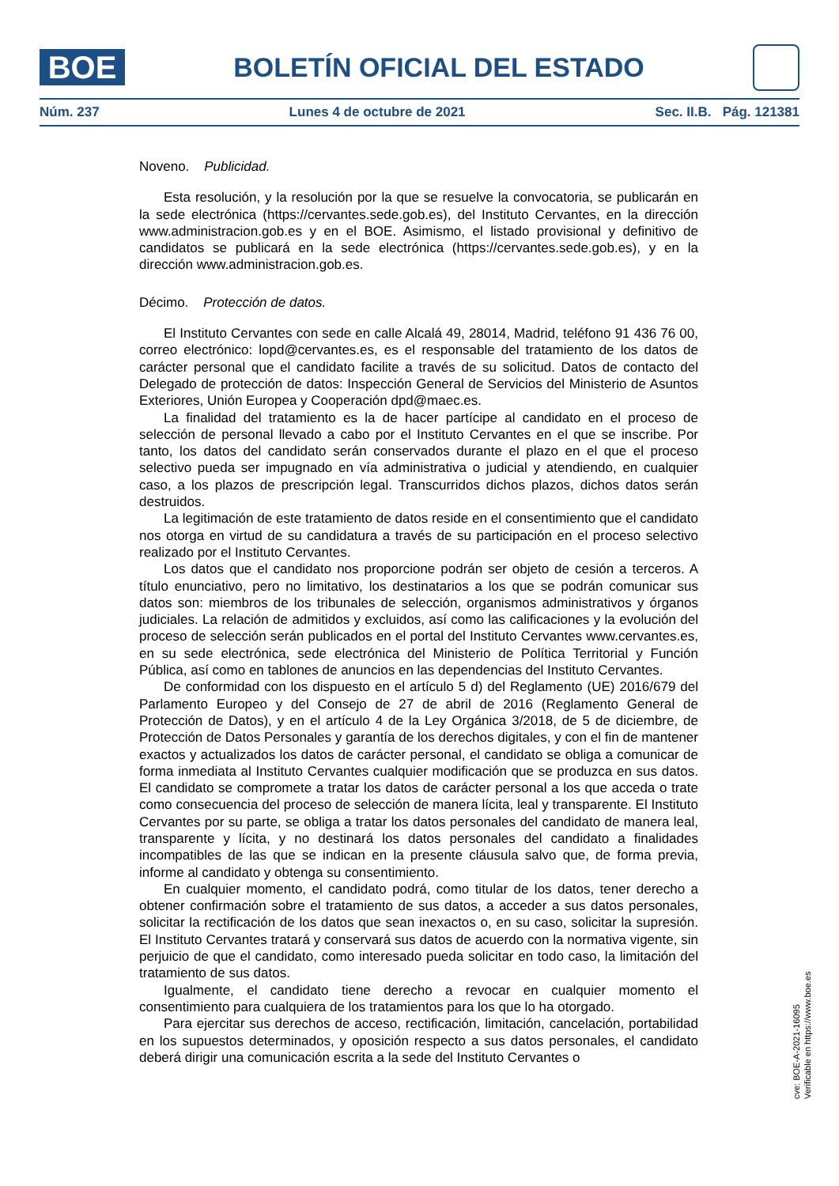BOE
BOLETÍN OFICIAL DEL ESTADO
Núm. 237 Lunes 4 de octubre de 2021 Sec. II.B. Pág. 121381
Noveno. Publicidad.
Esta resolución, y la resolución por la que se resuelve la convocatoria, se publicarán en la sede electrónica (https://cervantes.sede.gob.es), del Instituto Cervantes, en la dirección www.administracion.gob.es y en el BOE. Asimismo, el listado provisional y definitivo de candidatos se publicará en la sede electrónica (https://cervantes.sede.gob.es), y en la dirección www.administracion.gob.es.
Décimo. Protección de datos.
El Instituto Cervantes con sede en calle Alcalá 49, 28014, Madrid, teléfono 91 436 76 00, correo electrónico: lopd@cervantes.es, es el responsable del tratamiento de los datos de carácter personal que el candidato facilite a través de su solicitud. Datos de contacto del Delegado de protección de datos: Inspección General de Servicios del Ministerio de Asuntos Exteriores, Unión Europea y Cooperación dpd@maec.es.
La finalidad del tratamiento es la de hacer partícipe al candidato en el proceso de selección de personal llevado a cabo por el Instituto Cervantes en el que se inscribe. Por tanto, los datos del candidato serán conservados durante el plazo en el que el proceso selectivo pueda ser impugnado en vía administrativa o judicial y atendiendo, en cualquier caso, a los plazos de prescripción legal. Transcurridos dichos plazos, dichos datos serán destruidos.
La legitimación de este tratamiento de datos reside en el consentimiento que el candidato nos otorga en virtud de su candidatura a través de su participación en el proceso selectivo realizado por el Instituto Cervantes.
Los datos que el candidato nos proporcione podrán ser objeto de cesión a terceros. A título enunciativo, pero no limitativo, los destinatarios a los que se podrán comunicar sus datos son: miembros de los tribunales de selección, organismos administrativos y órganos judiciales. La relación de admitidos y excluidos, así como las calificaciones y la evolución del proceso de selección serán publicados en el portal del Instituto Cervantes www.cervantes.es, en su sede electrónica, sede electrónica del Ministerio de Política Territorial y Función Pública, así como en tablones de anuncios en las dependencias del Instituto Cervantes.
De conformidad con los dispuesto en el artículo 5 d) del Reglamento (UE) 2016/679 del Parlamento Europeo y del Consejo de 27 de abril de 2016 (Reglamento General de Protección de Datos), y en el artículo 4 de la Ley Orgánica 3/2018, de 5 de diciembre, de Protección de Datos Personales y garantía de los derechos digitales, y con el fin de mantener exactos y actualizados los datos de carácter personal, el candidato se obliga a comunicar de forma inmediata al Instituto Cervantes cualquier modificación que se produzca en sus datos. El candidato se compromete a tratar los datos de carácter personal a los que acceda o trate como consecuencia del proceso de selección de manera lícita, leal y transparente. El Instituto Cervantes por su parte, se obliga a tratar los datos personales del candidato de manera leal, transparente y lícita, y no destinará los datos personales del candidato a finalidades incompatibles de las que se indican en la presente cláusula salvo que, de forma previa, informe al candidato y obtenga su consentimiento.
En cualquier momento, el candidato podrá, como titular de los datos, tener derecho a obtener confirmación sobre el tratamiento de sus datos, a acceder a sus datos personales, solicitar la rectificación de los datos que sean inexactos o, en su caso, solicitar la supresión. El Instituto Cervantes tratará y conservará sus datos de acuerdo con la normativa vigente, sin perjuicio de que el candidato, como interesado pueda solicitar en todo caso, la limitación del tratamiento de sus datos.
Igualmente, el candidato tiene derecho a revocar en cualquier momento el consentimiento para cualquiera de los tratamientos para los que lo ha otorgado.
Para ejercitar sus derechos de acceso, rectificación, limitación, cancelación, portabilidad en los supuestos determinados, y oposición respecto a sus datos personales, el candidato deberá dirigir una comunicación escrita a la sede del Instituto Cervantes o
cve: BOE-A-2021-16095
Verificable en https://www.boe.es